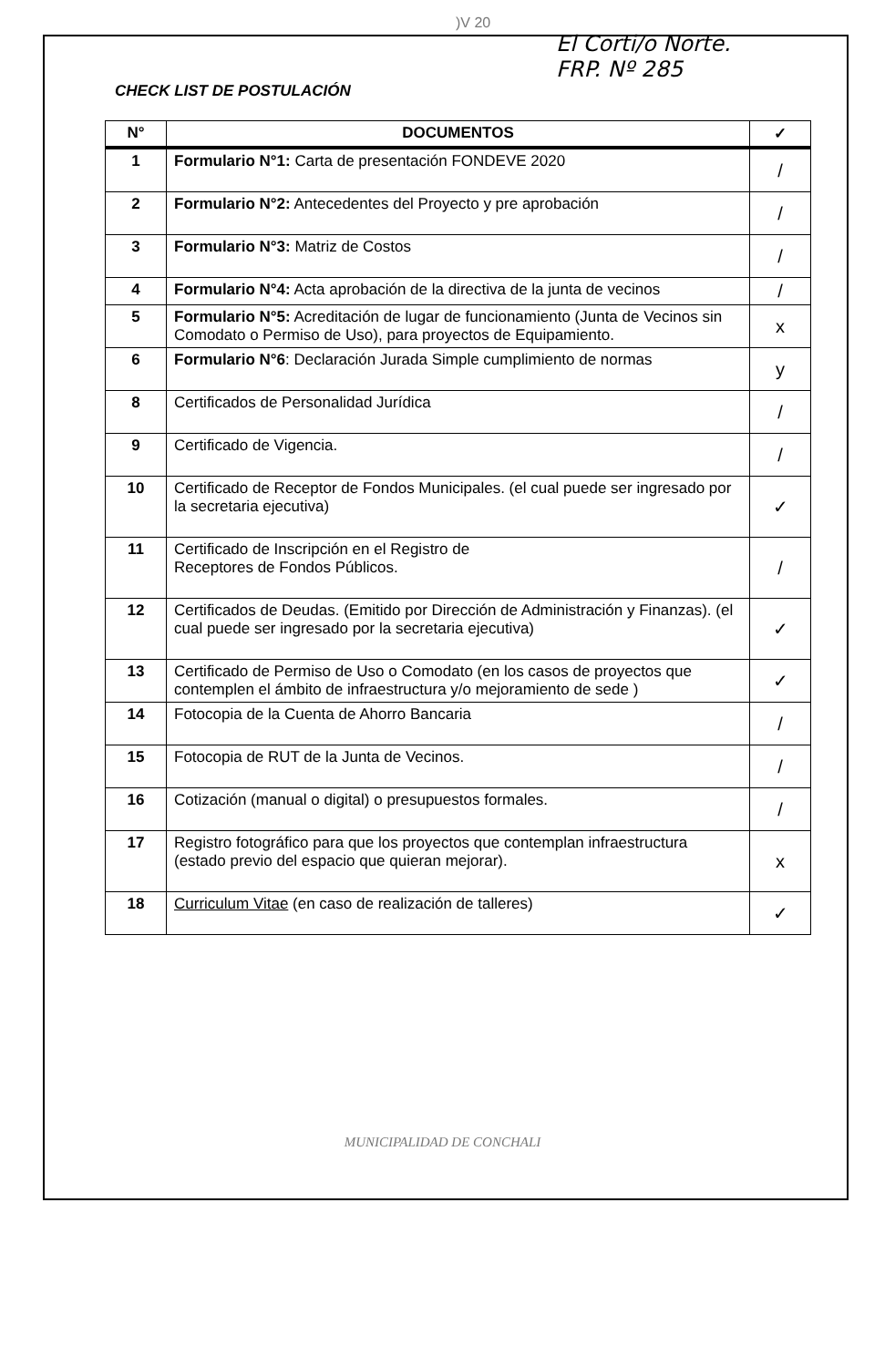)V 20
El Corti/o Norte.
FRP. Nº 285
CHECK LIST DE POSTULACIÓN
| N° | DOCUMENTOS | ✓ |
| --- | --- | --- |
| 1 | Formulario N°1: Carta de presentación FONDEVE 2020 | / |
| 2 | Formulario N°2: Antecedentes del Proyecto y pre aprobación | / |
| 3 | Formulario N°3: Matriz de Costos | / |
| 4 | Formulario N°4: Acta aprobación de la directiva de la junta de vecinos | / |
| 5 | Formulario N°5: Acreditación de lugar de funcionamiento (Junta de Vecinos sin Comodato o Permiso de Uso), para proyectos de Equipamiento. | x |
| 6 | Formulario N°6 : Declaración Jurada Simple cumplimiento de normas | y |
| 8 | Certificados de Personalidad Jurídica | / |
| 9 | Certificado de Vigencia. | / |
| 10 | Certificado de Receptor de Fondos Municipales. (el cual puede ser ingresado por la secretaria ejecutiva) | ✓ |
| 11 | Certificado de Inscripción en el Registro de Receptores de Fondos Públicos. | / |
| 12 | Certificados de Deudas. (Emitido por Dirección de Administración y Finanzas). (el cual puede ser ingresado por la secretaria ejecutiva) | ✓ |
| 13 | Certificado de Permiso de Uso o Comodato (en los casos de proyectos que contemplen el ámbito de infraestructura y/o mejoramiento de sede ) | ✓ |
| 14 | Fotocopia de la Cuenta de Ahorro Bancaria | / |
| 15 | Fotocopia de RUT de la Junta de Vecinos. | / |
| 16 | Cotización (manual o digital) o presupuestos formales. | / |
| 17 | Registro fotográfico para que los proyectos que contemplan infraestructura (estado previo del espacio que quieran mejorar). | x |
| 18 | Curriculum Vitae (en caso de realización de talleres) | ✓ |
MUNICIPALIDAD DE CONCHALI